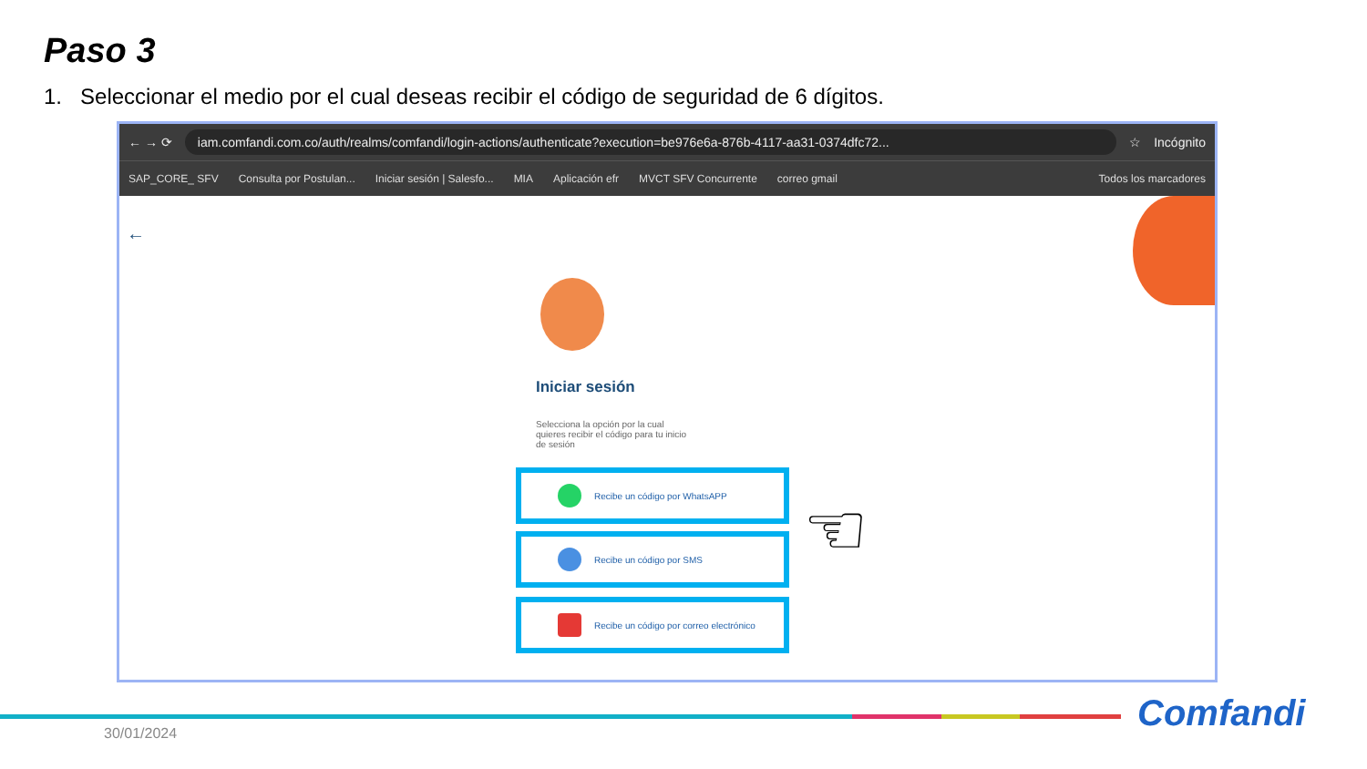Paso 3
1. Seleccionar el medio por el cual deseas recibir el código de seguridad de 6 dígitos.
← → ⟳
iam.comfandi.com.co/auth/realms/comfandi/login-actions/authenticate?execution=be976e6a-876b-4117-aa31-0374dfc72...
☆ Incógnito
SAP_CORE_ SFV Consulta por Postulan... Iniciar sesión | Salesfo... MIA Aplicación efr MVCT SFV Concurrente correo gmail Todos los marcadores
←
Iniciar sesión
Selecciona la opción por la cual quieres recibir el código para tu inicio de sesión
Recibe un código por WhatsAPP
Recibe un código por SMS
Recibe un código por correo electrónico
☜
30/01/2024 Comfandi